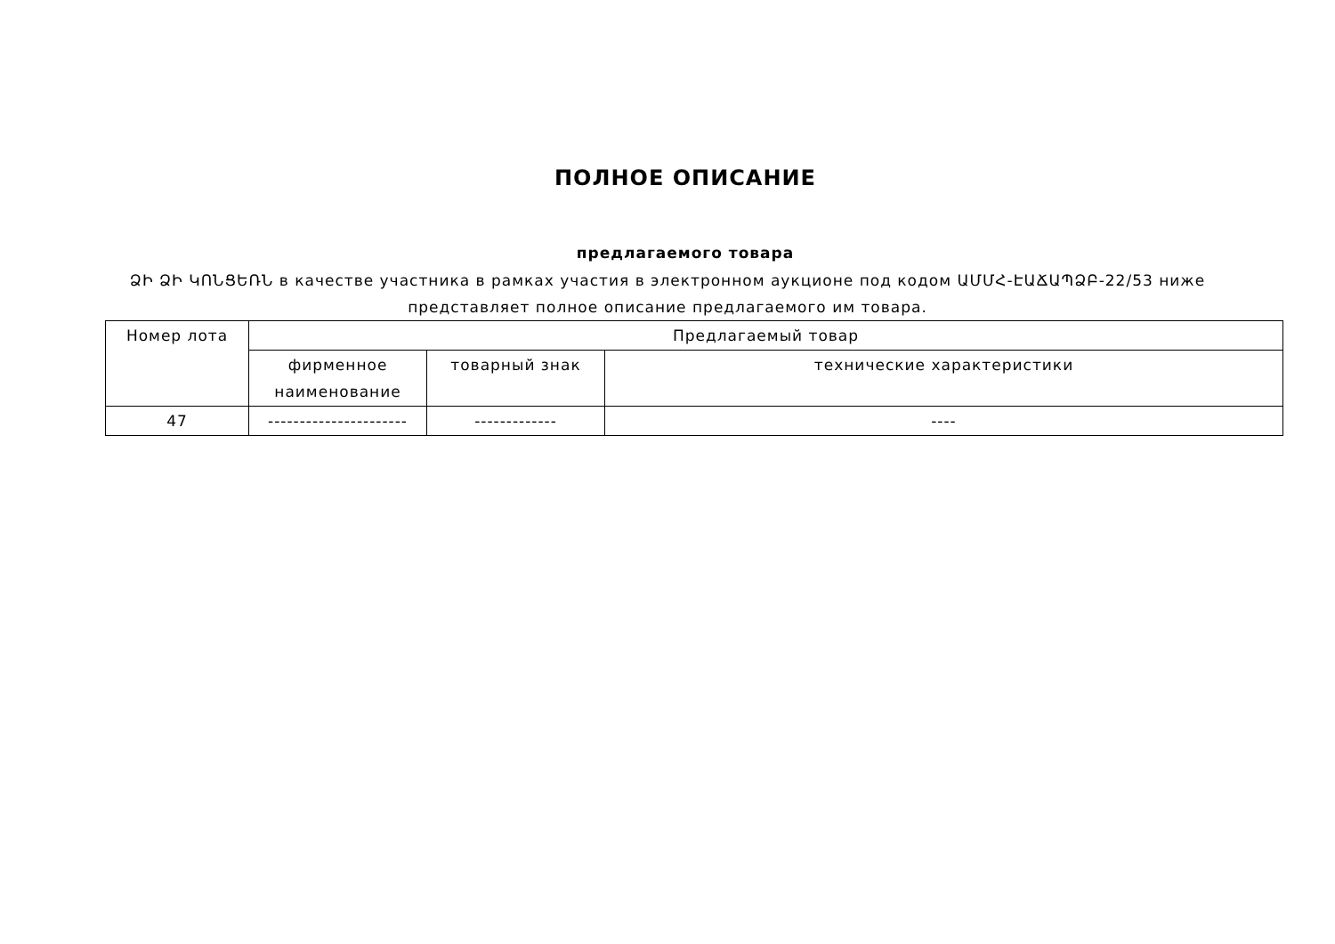ПОЛНОЕ ОПИСАНИЕ
предлагаемого товара
ՁԻ ՁԻ ԿՈՆՑԵՌՆ в качестве участника в рамках участия в электронном аукционе под кодом ԱՄՄՀ-ԷԱՃԱՊՁԲ-22/53 ниже представляет полное описание предлагаемого им товара.
| Номер лота | Предлагаемый товар | | |
| | фирменное наименование | товарный знак | технические характеристики |
| 47 | ---------------------- | ------------- | ---- |